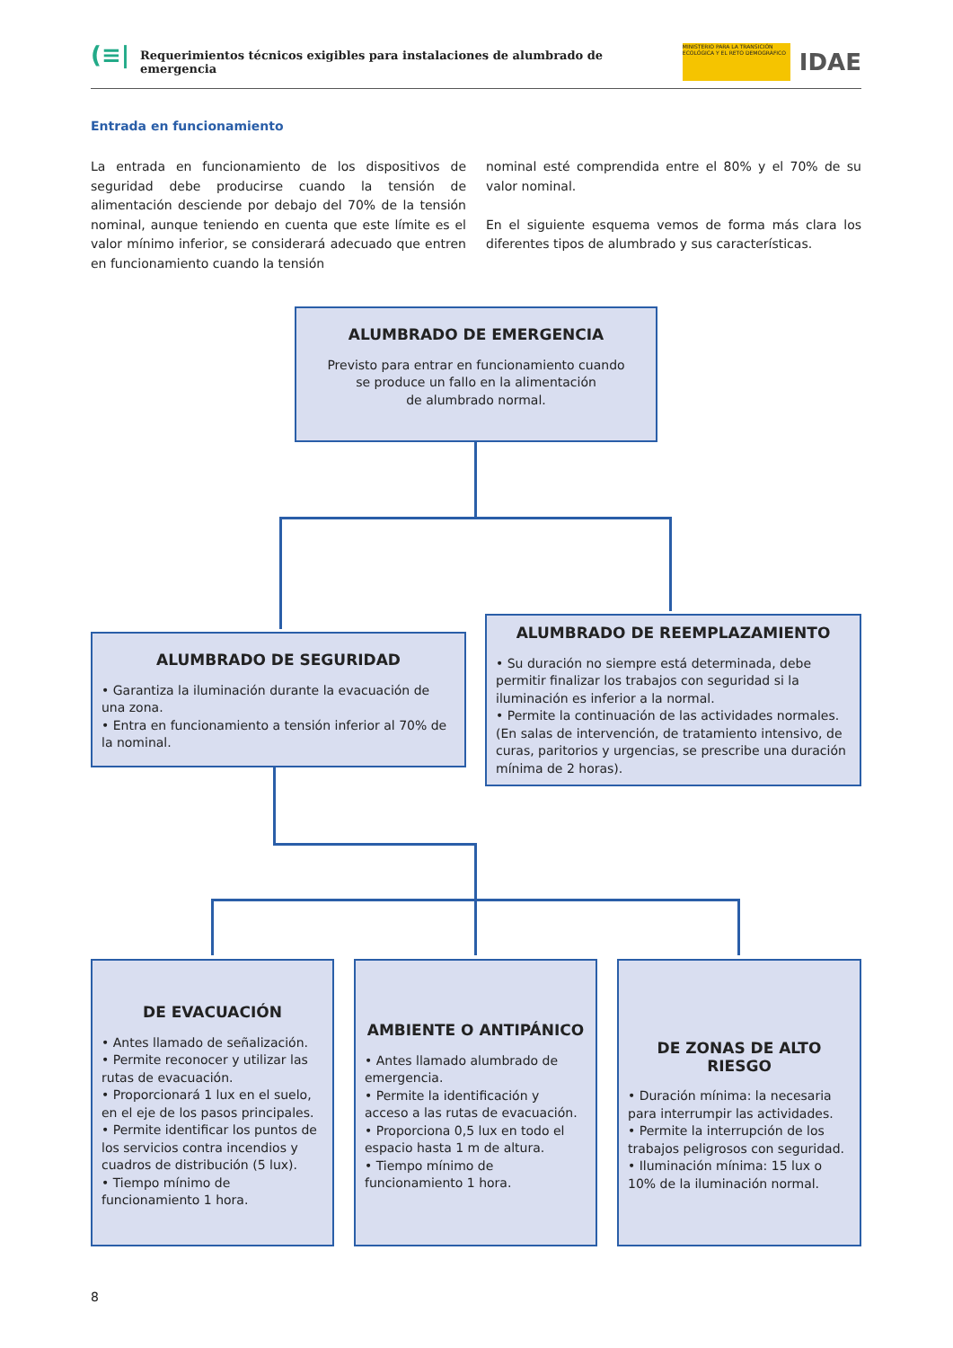(≡| Requerimientos técnicos exigibles para instalaciones de alumbrado de emergencia
MINISTERIO PARA LA TRANSICIÓN ECOLÓGICA Y EL RETO DEMOGRÁFICO
IDAE
Entrada en funcionamiento
La entrada en funcionamiento de los dispositivos de seguridad debe producirse cuando la tensión de alimentación desciende por debajo del 70% de la tensión nominal, aunque teniendo en cuenta que este límite es el valor mínimo inferior, se considerará adecuado que entren en funcionamiento cuando la tensión
nominal esté comprendida entre el 80% y el 70% de su valor nominal.
En el siguiente esquema vemos de forma más clara los diferentes tipos de alumbrado y sus características.
ALUMBRADO DE EMERGENCIA
Previsto para entrar en funcionamiento cuando
se produce un fallo en la alimentación
de alumbrado normal.
ALUMBRADO DE SEGURIDAD
• Garantiza la iluminación durante la evacuación de una zona.
• Entra en funcionamiento a tensión inferior al 70% de la nominal.
ALUMBRADO DE REEMPLAZAMIENTO
• Su duración no siempre está determinada, debe permitir finalizar los trabajos con seguridad si la iluminación es inferior a la normal.
• Permite la continuación de las actividades normales. (En salas de intervención, de tratamiento intensivo, de curas, paritorios y urgencias, se prescribe una duración mínima de 2 horas).
DE EVACUACIÓN
• Antes llamado de señalización.
• Permite reconocer y utilizar las rutas de evacuación.
• Proporcionará 1 lux en el suelo, en el eje de los pasos principales.
• Permite identificar los puntos de los servicios contra incendios y cuadros de distribución (5 lux).
• Tiempo mínimo de funcionamiento 1 hora.
AMBIENTE O ANTIPÁNICO
• Antes llamado alumbrado de emergencia.
• Permite la identificación y acceso a las rutas de evacuación.
• Proporciona 0,5 lux en todo el espacio hasta 1 m de altura.
• Tiempo mínimo de funcionamiento 1 hora.
DE ZONAS DE ALTO RIESGO
• Duración mínima: la necesaria para interrumpir las actividades.
• Permite la interrupción de los trabajos peligrosos con seguridad.
• Iluminación mínima: 15 lux o 10% de la iluminación normal.
8